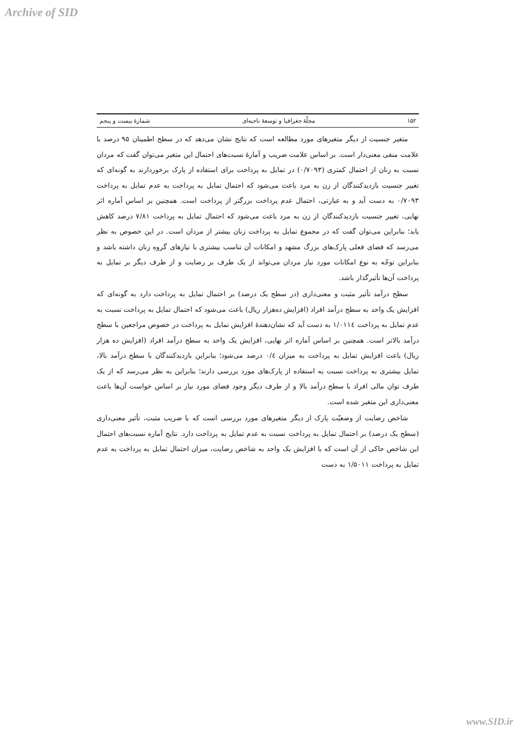Archive of SID
۱۵۲ مجلّهٔ جغرافیا و توسعهٔ ناحیه‌ای شمارهٔ بیست و پنجم
متغیر جنسیت از دیگر متغیرهای مورد مطالعه است که نتایج نشان می‌دهد که در سطح اطمینان ۹۵ درصد با علامت منفی معنی‌دار است. بر اساس علامت ضریب و آمارهٔ نسبت‌های احتمال این متغیر می‌توان گفت که مردان نسبت به زنان از احتمال کمتری (۰/۷۰۹۳) در تمایل به پرداخت برای استفاده از پارک برخوردارند به گونه‌ای که تغییر جنسیت بازدیدکنندگان از زن به مرد باعث می‌شود که احتمال تمایل به پرداخت به عدم تمایل به پرداخت ۰/۷۰۹۳ به دست آید و به عبارتی، احتمال عدم پرداخت بزرگتر از پرداخت است. همچنین بر اساس آماره اثر نهایی، تغییر جنسیت بازدیدکنندگان از زن به مرد باعث می‌شود که احتمال تمایل به پرداخت ۷/۸۱ درصد کاهش یابد؛ بنابراین می‌توان گفت که در مجموع تمایل به پرداخت زنان بیشتر از مردان است. در این خصوص به نظر می‌رسد که فضای فعلی پارک‌های بزرگ مشهد و امکانات آن تناسب بیشتری با نیازهای گروه زنان داشته باشد و بنابراین توجّه به نوع امکانات مورد نیاز مردان می‌تواند از یک طرف بر رضایت و از طرف دیگر بر تمایل به پرداخت آن‌ها تأثیرگذار باشد.
سطح درآمد تأثیر مثبت و معنی‌داری (در سطح یک درصد) بر احتمال تمایل به پرداخت دارد به گونه‌ای که افزایش یک واحد به سطح درآمد افراد (افزایش ده‌هزار ریال) باعث می‌شود که احتمال تمایل به پرداخت نسبت به عدم تمایل به پرداخت ۱/۰۱۱٤ به دست آید که نشان‌دهندهٔ افزایش تمایل به پرداخت در خصوص مراجعین با سطح درآمد بالاتر است. همچنین بر اساس آماره اثر نهایی، افزایش یک واحد به سطح درآمد افراد (افزایش ده هزار ریال) باعث افزایش تمایل به پرداخت به میزان ۰/٤ درصد می‌شود؛ بنابراین بازدیدکنندگان با سطح درآمد بالا، تمایل بیشتری به پرداخت نسبت به استفاده از پارک‌های مورد بررسی دارند؛ بنابراین به نظر می‌رسد که از یک طرف توان مالی افراد با سطح درآمد بالا و از طرف دیگر وجود فضای مورد نیاز بر اساس خواست آن‌ها باعث معنی‌داری این متغیر شده است.
شاخص رضایت از وضعیّت پارک از دیگر متغیرهای مورد بررسی است که با ضریب مثبت، تأثیر معنی‌داری (سطح یک درصد) بر احتمال تمایل به پرداخت نسبت به عدم تمایل به پرداخت دارد. نتایج آماره نسبت‌های احتمال این شاخص حاکی از آن است که با افزایش یک واحد به شاخص رضایت، میزان احتمال تمایل به پرداخت به عدم تمایل به پرداخت ۱/۵۰۱۱ به دست
www.SID.ir